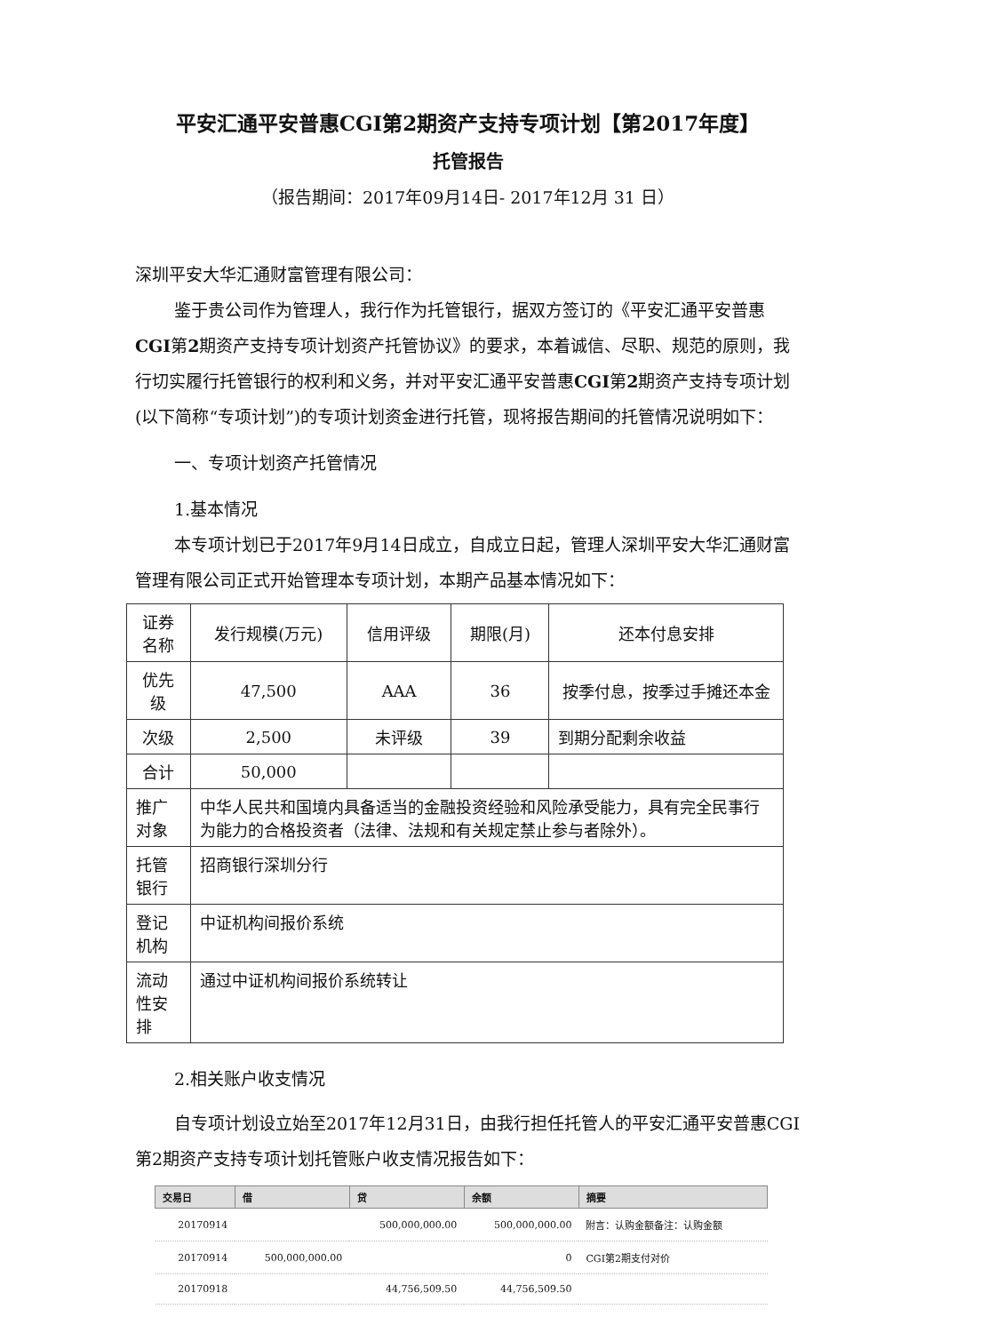平安汇通平安普惠CGI第2期资产支持专项计划【第2017年度】
托管报告
（报告期间：2017年09月14日- 2017年12月 31 日）
深圳平安大华汇通财富管理有限公司：
鉴于贵公司作为管理人，我行作为托管银行，据双方签订的《平安汇通平安普惠CGI第2期资产支持专项计划资产托管协议》的要求，本着诚信、尽职、规范的原则，我行切实履行托管银行的权利和义务，并对平安汇通平安普惠CGI第2期资产支持专项计划 (以下简称“专项计划”)的专项计划资金进行托管，现将报告期间的托管情况说明如下：
一、专项计划资产托管情况
1.基本情况
本专项计划已于2017年9月14日成立，自成立日起，管理人深圳平安大华汇通财富管理有限公司正式开始管理本专项计划，本期产品基本情况如下：
| 证券名称 | 发行规模(万元) | 信用评级 | 期限(月) | 还本付息安排 |
| 优先级 | 47,500 | AAA | 36 | 按季付息，按季过手摊还本金 |
| 次级 | 2,500 | 未评级 | 39 | 到期分配剩余收益 |
| 合计 | 50,000 | | | |
| 推广对象 | 中华人民共和国境内具备适当的金融投资经验和风险承受能力，具有完全民事行为能力的合格投资者（法律、法规和有关规定禁止参与者除外）。 | | | |
| 托管银行 | 招商银行深圳分行 | | | |
| 登记机构 | 中证机构间报价系统 | | | |
| 流动性安排 | 通过中证机构间报价系统转让 | | | |
2.相关账户收支情况
自专项计划设立始至2017年12月31日，由我行担任托管人的平安汇通平安普惠CGI第2期资产支持专项计划托管账户收支情况报告如下：
| 交易日 | 借 | 贷 | 余额 | 摘要 |
| --- | --- | --- | --- | --- |
| 20170914 | | 500,000,000.00 | 500,000,000.00 | 附言：认购金额备注：认购金额 |
| 20170914 | 500,000,000.00 | | 0 | CGI第2期支付对价 |
| 20170918 | | 44,756,509.50 | 44,756,509.50 | |